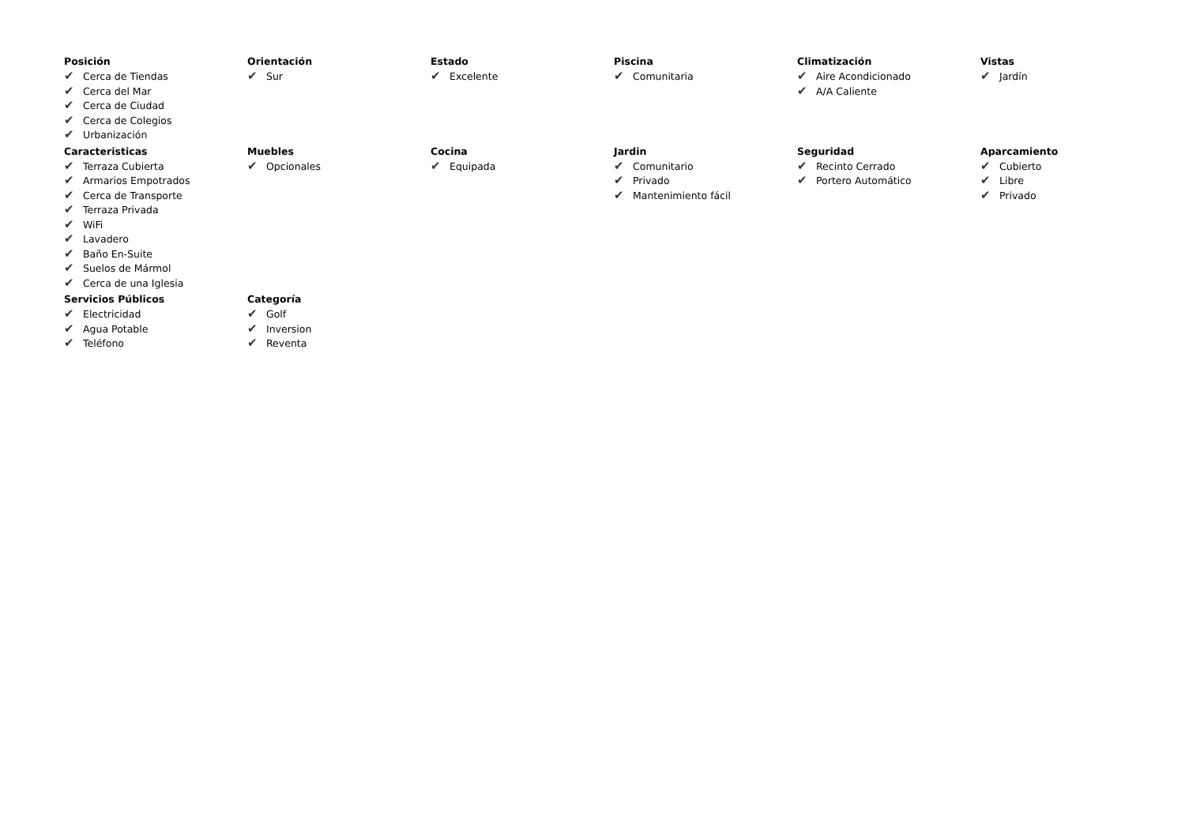Posición
✔ Cerca de Tiendas
✔ Cerca del Mar
✔ Cerca de Ciudad
✔ Cerca de Colegios
✔ Urbanización
Orientación
✔ Sur
Estado
✔ Excelente
Piscina
✔ Comunitaria
Climatización
✔ Aire Acondicionado
✔ A/A Caliente
Vistas
✔ Jardín
Caracteristicas
✔ Terraza Cubierta
✔ Armarios Empotrados
✔ Cerca de Transporte
✔ Terraza Privada
✔ WiFi
✔ Lavadero
✔ Baño En-Suite
✔ Suelos de Mármol
✔ Cerca de una Iglesia
Muebles
✔ Opcionales
Cocina
✔ Equipada
Jardin
✔ Comunitario
✔ Privado
✔ Mantenimiento fácil
Seguridad
✔ Recinto Cerrado
✔ Portero Automático
Aparcamiento
✔ Cubierto
✔ Libre
✔ Privado
Servicios Públicos
✔ Electricidad
✔ Agua Potable
✔ Teléfono
Categoría
✔ Golf
✔ Inversion
✔ Reventa